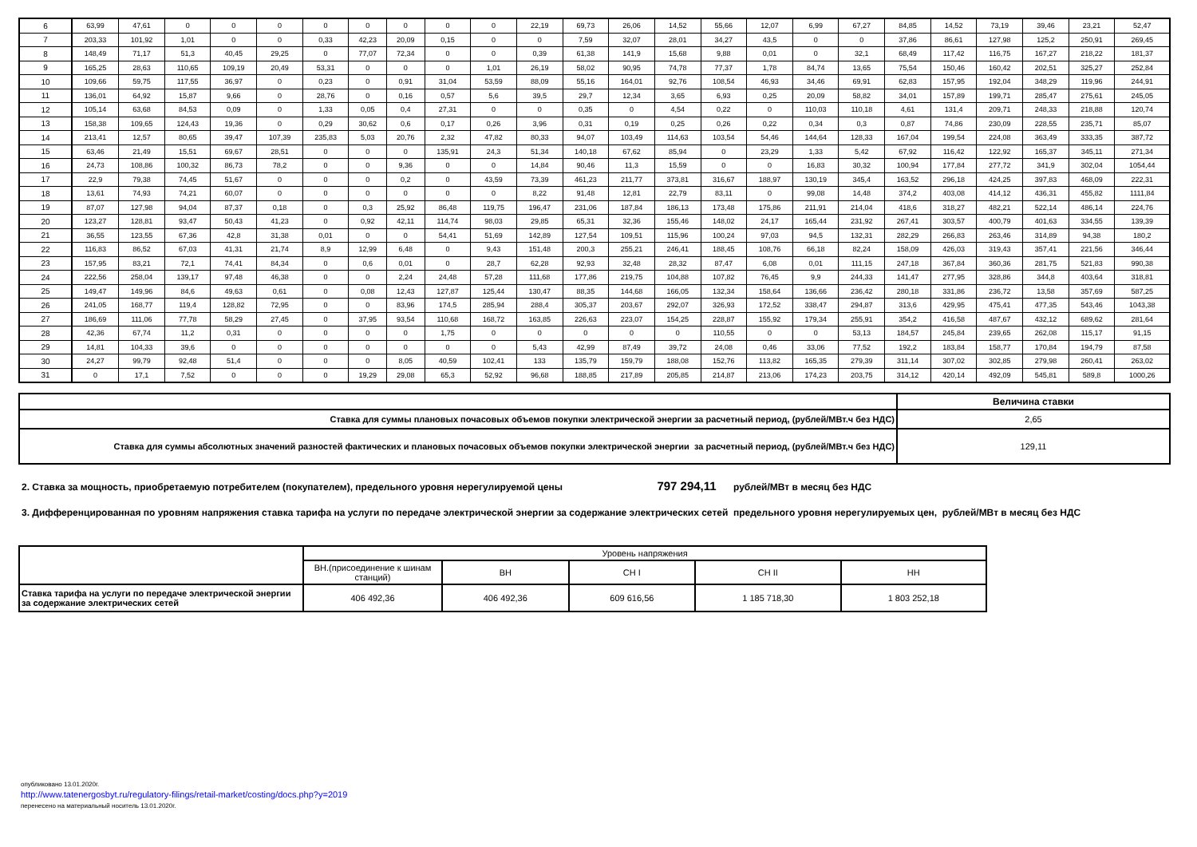| 6 | 63,99 | 47,61 | 0 | 0 | 0 | 0 | 0 | 0 | 0 | 0 | 22,19 | 69,73 | 26,06 | 14,52 | 55,66 | 12,07 | 6,99 | 67,27 | 84,85 | 14,52 | 73,19 | 39,46 | 23,21 | 52,47 |
| 7 | 203,33 | 101,92 | 1,01 | 0 | 0 | 0,33 | 42,23 | 20,09 | 0,15 | 0 | 0 | 7,59 | 32,07 | 28,01 | 34,27 | 43,5 | 0 | 0 | 37,86 | 86,61 | 127,98 | 125,2 | 250,91 | 269,45 |
| 8 | 148,49 | 71,17 | 51,3 | 40,45 | 29,25 | 0 | 77,07 | 72,34 | 0 | 0 | 0,39 | 61,38 | 141,9 | 15,68 | 9,88 | 0,01 | 0 | 32,1 | 68,49 | 117,42 | 116,75 | 167,27 | 218,22 | 181,37 |
| 9 | 165,25 | 28,63 | 110,65 | 109,19 | 20,49 | 53,31 | 0 | 0 | 0 | 1,01 | 26,19 | 58,02 | 90,95 | 74,78 | 77,37 | 1,78 | 84,74 | 13,65 | 75,54 | 150,46 | 160,42 | 202,51 | 325,27 | 252,84 |
| 10 | 109,66 | 59,75 | 117,55 | 36,97 | 0 | 0,23 | 0 | 0,91 | 31,04 | 53,59 | 88,09 | 55,16 | 164,01 | 92,76 | 108,54 | 46,93 | 34,46 | 69,91 | 62,83 | 157,95 | 192,04 | 348,29 | 119,96 | 244,91 |
| 11 | 136,01 | 64,92 | 15,87 | 9,66 | 0 | 28,76 | 0 | 0,16 | 0,57 | 5,6 | 39,5 | 29,7 | 12,34 | 3,65 | 6,93 | 0,25 | 20,09 | 58,82 | 34,01 | 157,89 | 199,71 | 285,47 | 275,61 | 245,05 |
| 12 | 105,14 | 63,68 | 84,53 | 0,09 | 0 | 1,33 | 0,05 | 0,4 | 27,31 | 0 | 0 | 0,35 | 0 | 4,54 | 0,22 | 0 | 110,03 | 110,18 | 4,61 | 131,4 | 209,71 | 248,33 | 218,88 | 120,74 |
| 13 | 158,38 | 109,65 | 124,43 | 19,36 | 0 | 0,29 | 30,62 | 0,6 | 0,17 | 0,26 | 3,96 | 0,31 | 0,19 | 0,25 | 0,26 | 0,22 | 0,34 | 0,3 | 0,87 | 74,86 | 230,09 | 228,55 | 235,71 | 85,07 |
| 14 | 213,41 | 12,57 | 80,65 | 39,47 | 107,39 | 235,83 | 5,03 | 20,76 | 2,32 | 47,82 | 80,33 | 94,07 | 103,49 | 114,63 | 103,54 | 54,46 | 144,64 | 128,33 | 167,04 | 199,54 | 224,08 | 363,49 | 333,35 | 387,72 |
| 15 | 63,46 | 21,49 | 15,51 | 69,67 | 28,51 | 0 | 0 | 0 | 135,91 | 24,3 | 51,34 | 140,18 | 67,62 | 85,94 | 0 | 23,29 | 1,33 | 5,42 | 67,92 | 116,42 | 122,92 | 165,37 | 345,11 | 271,34 |
| 16 | 24,73 | 108,86 | 100,32 | 86,73 | 78,2 | 0 | 0 | 9,36 | 0 | 0 | 14,84 | 90,46 | 11,3 | 15,59 | 0 | 0 | 16,83 | 30,32 | 100,94 | 177,84 | 277,72 | 341,9 | 302,04 | 1054,44 |
| 17 | 22,9 | 79,38 | 74,45 | 51,67 | 0 | 0 | 0 | 0,2 | 0 | 43,59 | 73,39 | 461,23 | 211,77 | 373,81 | 316,67 | 188,97 | 130,19 | 345,4 | 163,52 | 296,18 | 424,25 | 397,83 | 468,09 | 222,31 |
| 18 | 13,61 | 74,93 | 74,21 | 60,07 | 0 | 0 | 0 | 0 | 0 | 0 | 8,22 | 91,48 | 12,81 | 22,79 | 83,11 | 0 | 99,08 | 14,48 | 374,2 | 403,08 | 414,12 | 436,31 | 455,82 | 1111,84 |
| 19 | 87,07 | 127,98 | 94,04 | 87,37 | 0,18 | 0 | 0,3 | 25,92 | 86,48 | 119,75 | 196,47 | 231,06 | 187,84 | 186,13 | 173,48 | 175,86 | 211,91 | 214,04 | 418,6 | 318,27 | 482,21 | 522,14 | 486,14 | 224,76 |
| 20 | 123,27 | 128,81 | 93,47 | 50,43 | 41,23 | 0 | 0,92 | 42,11 | 114,74 | 98,03 | 29,85 | 65,31 | 32,36 | 155,46 | 148,02 | 24,17 | 165,44 | 231,92 | 267,41 | 303,57 | 400,79 | 401,63 | 334,55 | 139,39 |
| 21 | 36,55 | 123,55 | 67,36 | 42,8 | 31,38 | 0,01 | 0 | 0 | 54,41 | 51,69 | 142,89 | 127,54 | 109,51 | 115,96 | 100,24 | 97,03 | 94,5 | 132,31 | 282,29 | 266,83 | 263,46 | 314,89 | 94,38 | 180,2 |
| 22 | 116,83 | 86,52 | 67,03 | 41,31 | 21,74 | 8,9 | 12,99 | 6,48 | 0 | 9,43 | 151,48 | 200,3 | 255,21 | 246,41 | 188,45 | 108,76 | 66,18 | 82,24 | 158,09 | 426,03 | 319,43 | 357,41 | 221,56 | 346,44 |
| 23 | 157,95 | 83,21 | 72,1 | 74,41 | 84,34 | 0 | 0,6 | 0,01 | 0 | 28,7 | 62,28 | 92,93 | 32,48 | 28,32 | 87,47 | 6,08 | 0,01 | 111,15 | 247,18 | 367,84 | 360,36 | 281,75 | 521,83 | 990,38 |
| 24 | 222,56 | 258,04 | 139,17 | 97,48 | 46,38 | 0 | 0 | 2,24 | 24,48 | 57,28 | 111,68 | 177,86 | 219,75 | 104,88 | 107,82 | 76,45 | 9,9 | 244,33 | 141,47 | 277,95 | 328,86 | 344,8 | 403,64 | 318,81 |
| 25 | 149,47 | 149,96 | 84,6 | 49,63 | 0,61 | 0 | 0,08 | 12,43 | 127,87 | 125,44 | 130,47 | 88,35 | 144,68 | 166,05 | 132,34 | 158,64 | 136,66 | 236,42 | 280,18 | 331,86 | 236,72 | 13,58 | 357,69 | 587,25 |
| 26 | 241,05 | 168,77 | 119,4 | 128,82 | 72,95 | 0 | 0 | 83,96 | 174,5 | 285,94 | 288,4 | 305,37 | 203,67 | 292,07 | 326,93 | 172,52 | 338,47 | 294,87 | 313,6 | 429,95 | 475,41 | 477,35 | 543,46 | 1043,38 |
| 27 | 186,69 | 111,06 | 77,78 | 58,29 | 27,45 | 0 | 37,95 | 93,54 | 110,68 | 168,72 | 163,85 | 226,63 | 223,07 | 154,25 | 228,87 | 155,92 | 179,34 | 255,91 | 354,2 | 416,58 | 487,67 | 432,12 | 689,62 | 281,64 |
| 28 | 42,36 | 67,74 | 11,2 | 0,31 | 0 | 0 | 0 | 0 | 1,75 | 0 | 0 | 0 | 0 | 0 | 110,55 | 0 | 0 | 53,13 | 184,57 | 245,84 | 239,65 | 262,08 | 115,17 | 91,15 |
| 29 | 14,81 | 104,33 | 39,6 | 0 | 0 | 0 | 0 | 0 | 0 | 0 | 5,43 | 42,99 | 87,49 | 39,72 | 24,08 | 0,46 | 33,06 | 77,52 | 192,2 | 183,84 | 158,77 | 170,84 | 194,79 | 87,58 |
| 30 | 24,27 | 99,79 | 92,48 | 51,4 | 0 | 0 | 0 | 8,05 | 40,59 | 102,41 | 133 | 135,79 | 159,79 | 188,08 | 152,76 | 113,82 | 165,35 | 279,39 | 311,14 | 307,02 | 302,85 | 279,98 | 260,41 | 263,02 |
| 31 | 0 | 17,1 | 7,52 | 0 | 0 | 0 | 19,29 | 29,08 | 65,3 | 52,92 | 96,68 | 188,85 | 217,89 | 205,85 | 214,87 | 213,06 | 174,23 | 203,75 | 314,12 | 420,14 | 492,09 | 545,81 | 589,8 | 1000,26 |
| | Величина ставки |
| Ставка для суммы плановых почасовых объемов покупки электрической энергии за расчетный период, (рублей/МВт.ч без НДС) | 2,65 |
| Ставка для суммы абсолютных значений разностей фактических и плановых почасовых объемов покупки электрической энергии за расчетный период, (рублей/МВт.ч без НДС) | 129,11 |
2. Ставка за мощность, приобретаемую потребителем (покупателем), предельного уровня нерегулируемой цены 797 294,11 рублей/МВт в месяц без НДС
3. Дифференцированная по уровням напряжения ставка тарифа на услуги по передаче электрической энергии за содержание электрических сетей предельного уровня нерегулируемых цен, рублей/МВт в месяц без НДС
| | Уровень напряжения | | | | |
| | ВН.(присоединение к шинам станций) | ВН | СН I | СН II | НН |
| Ставка тарифа на услуги по передаче электрической энергии за содержание электрических сетей | 406 492,36 | 406 492,36 | 609 616,56 | 1 185 718,30 | 1 803 252,18 |
опубликовано 13.01.2020г.
http://www.tatenergosbyt.ru/regulatory-filings/retail-market/costing/docs.php?y=2019
перенесено на материальный носитель 13.01.2020г.